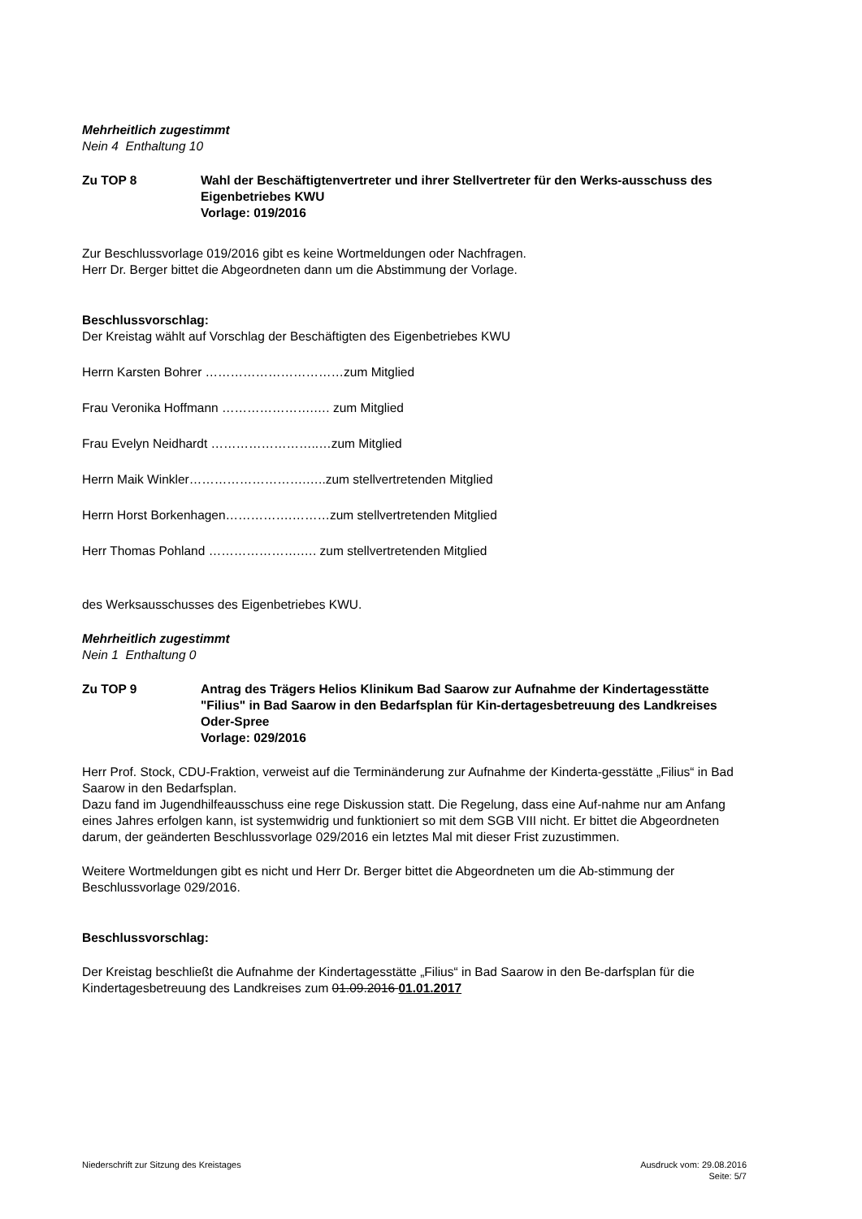Mehrheitlich zugestimmt
Nein 4 Enthaltung 10
Zu TOP 8 Wahl der Beschäftigtenvertreter und ihrer Stellvertreter für den Werks-ausschuss des Eigenbetriebes KWU
Vorlage: 019/2016
Zur Beschlussvorlage 019/2016 gibt es keine Wortmeldungen oder Nachfragen.
Herr Dr. Berger bittet die Abgeordneten dann um die Abstimmung der Vorlage.
Beschlussvorschlag:
Der Kreistag wählt auf Vorschlag der Beschäftigten des Eigenbetriebes KWU
Herrn Karsten Bohrer ……………………………zum Mitglied
Frau Veronika Hoffmann ………………….…. zum Mitglied
Frau Evelyn Neidhardt ……………………..…zum Mitglied
Herrn Maik Winkler……………………….…..zum stellvertretenden Mitglied
Herrn Horst Borkenhagen…………….………zum stellvertretenden Mitglied
Herr Thomas Pohland ………………….…. zum stellvertretenden Mitglied
des Werksausschusses des Eigenbetriebes KWU.
Mehrheitlich zugestimmt
Nein 1 Enthaltung 0
Zu TOP 9 Antrag des Trägers Helios Klinikum Bad Saarow zur Aufnahme der Kindertagesstätte "Filius" in Bad Saarow in den Bedarfsplan für Kin-dertagesbetreuung des Landkreises Oder-Spree
Vorlage: 029/2016
Herr Prof. Stock, CDU-Fraktion, verweist auf die Terminänderung zur Aufnahme der Kinderta-gesstätte „Filius“ in Bad Saarow in den Bedarfsplan.
Dazu fand im Jugendhilfeausschuss eine rege Diskussion statt. Die Regelung, dass eine Auf-nahme nur am Anfang eines Jahres erfolgen kann, ist systemwidrig und funktioniert so mit dem SGB VIII nicht. Er bittet die Abgeordneten darum, der geänderten Beschlussvorlage 029/2016 ein letztes Mal mit dieser Frist zuzustimmen.
Weitere Wortmeldungen gibt es nicht und Herr Dr. Berger bittet die Abgeordneten um die Ab-stimmung der Beschlussvorlage 029/2016.
Beschlussvorschlag:
Der Kreistag beschließt die Aufnahme der Kindertagesstätte „Filius“ in Bad Saarow in den Be-darfsplan für die Kindertagesbetreuung des Landkreises zum 01.09.2016 01.01.2017
Niederschrift zur Sitzung des Kreistages Ausdruck vom: 29.08.2016
Seite: 5/7